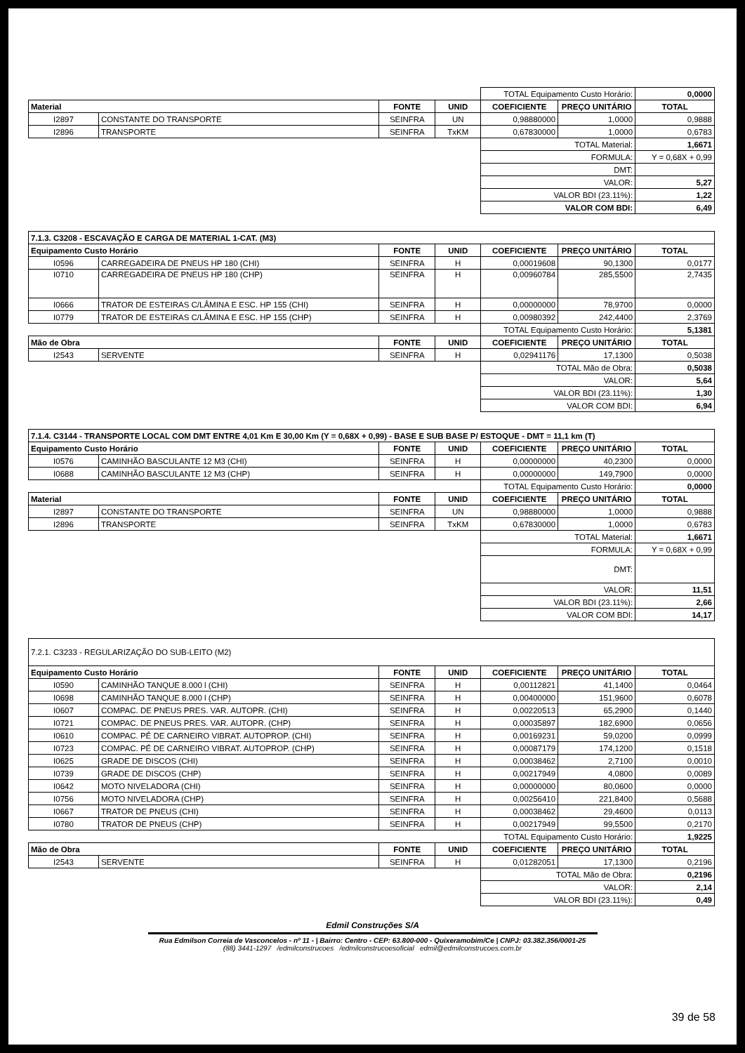| | | | | TOTAL Equipamento Custo Horário: | | 0,0000 |
| Material | | FONTE | UNID | COEFICIENTE | PREÇO UNITÁRIO | TOTAL |
| I2897 | CONSTANTE DO TRANSPORTE | SEINFRA | UN | 0,98880000 | 1,0000 | 0,9888 |
| I2896 | TRANSPORTE | SEINFRA | TxKM | 0,67830000 | 1,0000 | 0,6783 |
| | | | | TOTAL Material: | | 1,6671 |
| | | | | FORMULA: | | Y = 0,68X + 0,99 |
| | | | | DMT: | | |
| | | | | VALOR: | | 5,27 |
| | | | | VALOR BDI (23.11%): | | 1,22 |
| | | | | VALOR COM BDI: | | 6,49 |
| 7.1.3. C3208 - ESCAVAÇÃO E CARGA DE MATERIAL 1-CAT. (M3) | | | | | | |
| Equipamento Custo Horário | | FONTE | UNID | COEFICIENTE | PREÇO UNITÁRIO | TOTAL |
| I0596 | CARREGADEIRA DE PNEUS HP 180 (CHI) | SEINFRA | H | 0,00019608 | 90,1300 | 0,0177 |
| I0710 | CARREGADEIRA DE PNEUS HP 180 (CHP) | SEINFRA | H | 0,00960784 | 285,5500 | 2,7435 |
| I0666 | TRATOR DE ESTEIRAS C/LÂMINA E ESC. HP 155 (CHI) | SEINFRA | H | 0,00000000 | 78,9700 | 0,0000 |
| I0779 | TRATOR DE ESTEIRAS C/LÂMINA E ESC. HP 155 (CHP) | SEINFRA | H | 0,00980392 | 242,4400 | 2,3769 |
| | | | | TOTAL Equipamento Custo Horário: | | 5,1381 |
| Mão de Obra | | FONTE | UNID | COEFICIENTE | PREÇO UNITÁRIO | TOTAL |
| I2543 | SERVENTE | SEINFRA | H | 0,02941176 | 17,1300 | 0,5038 |
| | | | | TOTAL Mão de Obra: | | 0,5038 |
| | | | | VALOR: | | 5,64 |
| | | | | VALOR BDI (23.11%): | | 1,30 |
| | | | | VALOR COM BDI: | | 6,94 |
| 7.1.4. C3144 - TRANSPORTE LOCAL COM DMT ENTRE 4,01 Km E 30,00 Km (Y = 0,68X + 0,99) - BASE E SUB BASE P/ ESTOQUE - DMT = 11,1 km (T) | | | | | | |
| Equipamento Custo Horário | | FONTE | UNID | COEFICIENTE | PREÇO UNITÁRIO | TOTAL |
| I0576 | CAMINHÃO BASCULANTE 12 M3 (CHI) | SEINFRA | H | 0,00000000 | 40,2300 | 0,0000 |
| I0688 | CAMINHÃO BASCULANTE 12 M3 (CHP) | SEINFRA | H | 0,00000000 | 149,7900 | 0,0000 |
| | | | | TOTAL Equipamento Custo Horário: | | 0,0000 |
| Material | | FONTE | UNID | COEFICIENTE | PREÇO UNITÁRIO | TOTAL |
| I2897 | CONSTANTE DO TRANSPORTE | SEINFRA | UN | 0,98880000 | 1,0000 | 0,9888 |
| I2896 | TRANSPORTE | SEINFRA | TxKM | 0,67830000 | 1,0000 | 0,6783 |
| | | | | TOTAL Material: | | 1,6671 |
| | | | | FORMULA: | | Y = 0,68X + 0,99 |
| | | | | DMT: | | |
| | | | | VALOR: | | 11,51 |
| | | | | VALOR BDI (23.11%): | | 2,66 |
| | | | | VALOR COM BDI: | | 14,17 |
| 7.2.1. C3233 - REGULARIZAÇÃO DO SUB-LEITO (M2) | | | | | | |
| Equipamento Custo Horário | | FONTE | UNID | COEFICIENTE | PREÇO UNITÁRIO | TOTAL |
| I0590 | CAMINHÃO TANQUE 8.000 l (CHI) | SEINFRA | H | 0,00112821 | 41,1400 | 0,0464 |
| I0698 | CAMINHÃO TANQUE 8.000 l (CHP) | SEINFRA | H | 0,00400000 | 151,9600 | 0,6078 |
| I0607 | COMPAC. DE PNEUS PRES. VAR. AUTOPR. (CHI) | SEINFRA | H | 0,00220513 | 65,2900 | 0,1440 |
| I0721 | COMPAC. DE PNEUS PRES. VAR. AUTOPR. (CHP) | SEINFRA | H | 0,00035897 | 182,6900 | 0,0656 |
| I0610 | COMPAC. PÉ DE CARNEIRO VIBRAT. AUTOPROP. (CHI) | SEINFRA | H | 0,00169231 | 59,0200 | 0,0999 |
| I0723 | COMPAC. PÉ DE CARNEIRO VIBRAT. AUTOPROP. (CHP) | SEINFRA | H | 0,00087179 | 174,1200 | 0,1518 |
| I0625 | GRADE DE DISCOS (CHI) | SEINFRA | H | 0,00038462 | 2,7100 | 0,0010 |
| I0739 | GRADE DE DISCOS (CHP) | SEINFRA | H | 0,00217949 | 4,0800 | 0,0089 |
| I0642 | MOTO NIVELADORA (CHI) | SEINFRA | H | 0,00000000 | 80,0600 | 0,0000 |
| I0756 | MOTO NIVELADORA (CHP) | SEINFRA | H | 0,00256410 | 221,8400 | 0,5688 |
| I0667 | TRATOR DE PNEUS (CHI) | SEINFRA | H | 0,00038462 | 29,4600 | 0,0113 |
| I0780 | TRATOR DE PNEUS (CHP) | SEINFRA | H | 0,00217949 | 99,5500 | 0,2170 |
| | | | | TOTAL Equipamento Custo Horário: | | 1,9225 |
| Mão de Obra | | FONTE | UNID | COEFICIENTE | PREÇO UNITÁRIO | TOTAL |
| I2543 | SERVENTE | SEINFRA | H | 0,01282051 | 17,1300 | 0,2196 |
| | | | | TOTAL Mão de Obra: | | 0,2196 |
| | | | | VALOR: | | 2,14 |
| | | | | VALOR BDI (23.11%): | | 0,49 |
Edmil Construções S/A
Rua Edmilson Correia de Vasconcelos - nº 11 - | Bairro: Centro - CEP: 63.800-000 - Quixeramobim/Ce | CNPJ: 03.382.356/0001-25
(88) 3441-1297 /edmilconstrucoes /edmilconstrucoesoficial edmil@edmilconstrucoes.com.br
39 de 58